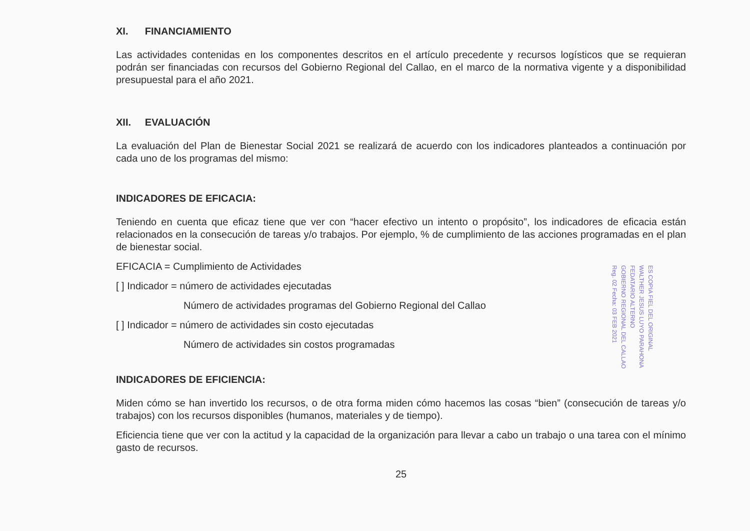XI. FINANCIAMIENTO
Las actividades contenidas en los componentes descritos en el artículo precedente y recursos logísticos que se requieran podrán ser financiadas con recursos del Gobierno Regional del Callao, en el marco de la normativa vigente y a disponibilidad presupuestal para el año 2021.
XII. EVALUACIÓN
La evaluación del Plan de Bienestar Social 2021 se realizará de acuerdo con los indicadores planteados a continuación por cada uno de los programas del mismo:
INDICADORES DE EFICACIA:
Teniendo en cuenta que eficaz tiene que ver con “hacer efectivo un intento o propósito”, los indicadores de eficacia están relacionados en la consecución de tareas y/o trabajos. Por ejemplo, % de cumplimiento de las acciones programadas en el plan de bienestar social.
EFICACIA = Cumplimiento de Actividades
[ ] Indicador = número de actividades ejecutadas
Número de actividades programas del Gobierno Regional del Callao
[ ] Indicador = número de actividades sin costo ejecutadas
Número de actividades sin costos programadas
INDICADORES DE EFICIENCIA:
Miden cómo se han invertido los recursos, o de otra forma miden cómo hacemos las cosas “bien” (consecución de tareas y/o trabajos) con los recursos disponibles (humanos, materiales y de tiempo).
Eficiencia tiene que ver con la actitud y la capacidad de la organización para llevar a cabo un trabajo o una tarea con el mínimo gasto de recursos.
25
ES COPIA FIEL DEL ORIGINAL
WALTHER JESUS LUYO PARAHONA
FEDATARIO ALTERNO
GOBIERNO REGIONAL DEL CALLAO
Reg. 02 Fecha: 03 FEB 2021